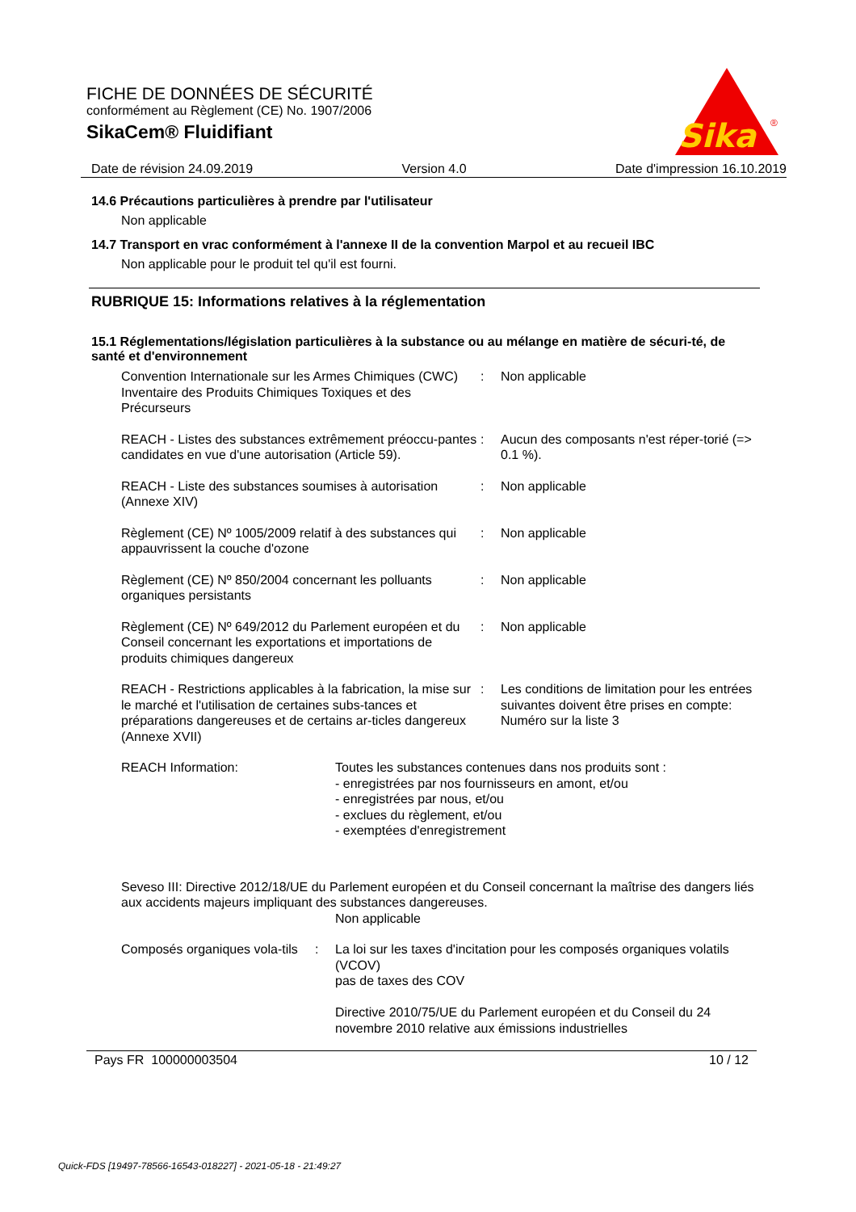FICHE DE DONNÉES DE SÉCURITÉ
conformément au Règlement (CE) No. 1907/2006
SikaCem® Fluidifiant
Sika
®
Date de révision 24.09.2019 Version 4.0 Date d'impression 16.10.2019
14.6 Précautions particulières à prendre par l'utilisateur
Non applicable
14.7 Transport en vrac conformément à l'annexe II de la convention Marpol et au recueil IBC
Non applicable pour le produit tel qu'il est fourni.
RUBRIQUE 15: Informations relatives à la réglementation
15.1 Réglementations/législation particulières à la substance ou au mélange en matière de sécuri-té, de santé et d'environnement
| Convention Internationale sur les Armes Chimiques (CWC) Inventaire des Produits Chimiques Toxiques et des Précurseurs | : | Non applicable |
| REACH - Listes des substances extrêmement préoccu-pantes candidates en vue d'une autorisation (Article 59). | : | Aucun des composants n'est réper-torié (=> 0.1 %). |
| REACH - Liste des substances soumises à autorisation (Annexe XIV) | : | Non applicable |
| Règlement (CE) Nº 1005/2009 relatif à des substances qui appauvrissent la couche d'ozone | : | Non applicable |
| Règlement (CE) Nº 850/2004 concernant les polluants organiques persistants | : | Non applicable |
| Règlement (CE) Nº 649/2012 du Parlement européen et du Conseil concernant les exportations et importations de produits chimiques dangereux | : | Non applicable |
| REACH - Restrictions applicables à la fabrication, la mise sur le marché et l'utilisation de certaines subs-tances et préparations dangereuses et de certains ar-ticles dangereux (Annexe XVII) | : | Les conditions de limitation pour les entrées suivantes doivent être prises en compte: Numéro sur la liste 3 |
| REACH Information: | Toutes les substances contenues dans nos produits sont : - enregistrées par nos fournisseurs en amont, et/ou - enregistrées par nous, et/ou - exclues du règlement, et/ou - exemptées d'enregistrement |
| Seveso III: Directive 2012/18/UE du Parlement européen et du Conseil concernant la maîtrise des dangers liés aux accidents majeurs impliquant des substances dangereuses. | |
| | Non applicable |
| Composés organiques vola-tils | : | La loi sur les taxes d'incitation pour les composés organiques volatils (VCOV) pas de taxes des COV Directive 2010/75/UE du Parlement européen et du Conseil du 24 novembre 2010 relative aux émissions industrielles |
Pays FR 100000003504 10 / 12
Quick-FDS [19497-78566-16543-018227] - 2021-05-18 - 21:49:27